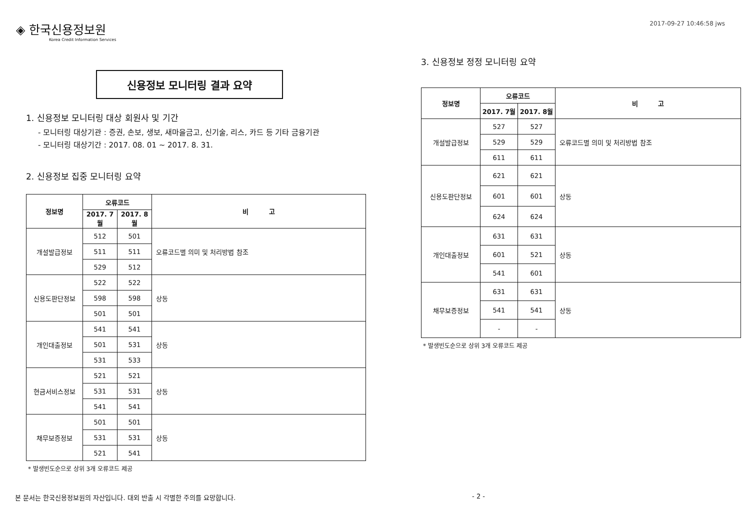◈ 한국신용정보원
Korea Credit Information Services
2017-09-27 10:46:58 jws
신용정보 모니터링 결과 요약
1. 신용정보 모니터링 대상 회원사 및 기간
- 모니터링 대상기관 : 증권, 손보, 생보, 새마을금고, 신기술, 리스, 카드 등 기타 금융기관
- 모니터링 대상기간 : 2017. 08. 01 ~ 2017. 8. 31.
2. 신용정보 집중 모니터링 요약
| 정보명 | 오류코드 | | 비 고 |
| --- | --- | --- | --- |
| | 2017. 7월 | 2017. 8월 | |
| 개설발급정보 | 512 | 501 | 오류코드별 의미 및 처리방법 참조 |
| | 511 | 511 | |
| | 529 | 512 | |
| 신용도판단정보 | 522 | 522 | 상동 |
| | 598 | 598 | |
| | 501 | 501 | |
| 개인대출정보 | 541 | 541 | 상동 |
| | 501 | 531 | |
| | 531 | 533 | |
| 현금서비스정보 | 521 | 521 | 상동 |
| | 531 | 531 | |
| | 541 | 541 | |
| 채무보증정보 | 501 | 501 | 상동 |
| | 531 | 531 | |
| | 521 | 541 | |
* 발생빈도순으로 상위 3개 오류코드 제공
3. 신용정보 정정 모니터링 요약
| 정보명 | 오류코드 | | 비 고 |
| --- | --- | --- | --- |
| | 2017. 7월 | 2017. 8월 | |
| 개설발급정보 | 527 | 527 | 오류코드별 의미 및 처리방법 참조 |
| | 529 | 529 | |
| | 611 | 611 | |
| 신용도판단정보 | 621 | 621 | 상동 |
| | 601 | 601 | |
| | 624 | 624 | |
| 개인대출정보 | 631 | 631 | 상동 |
| | 601 | 521 | |
| | 541 | 601 | |
| 채무보증정보 | 631 | 631 | 상동 |
| | 541 | 541 | |
| | - | - | |
* 발생빈도순으로 상위 3개 오류코드 제공
본 문서는 한국신용정보원의 자산입니다. 대외 반출 시 각별한 주의를 요망합니다. - 2 -